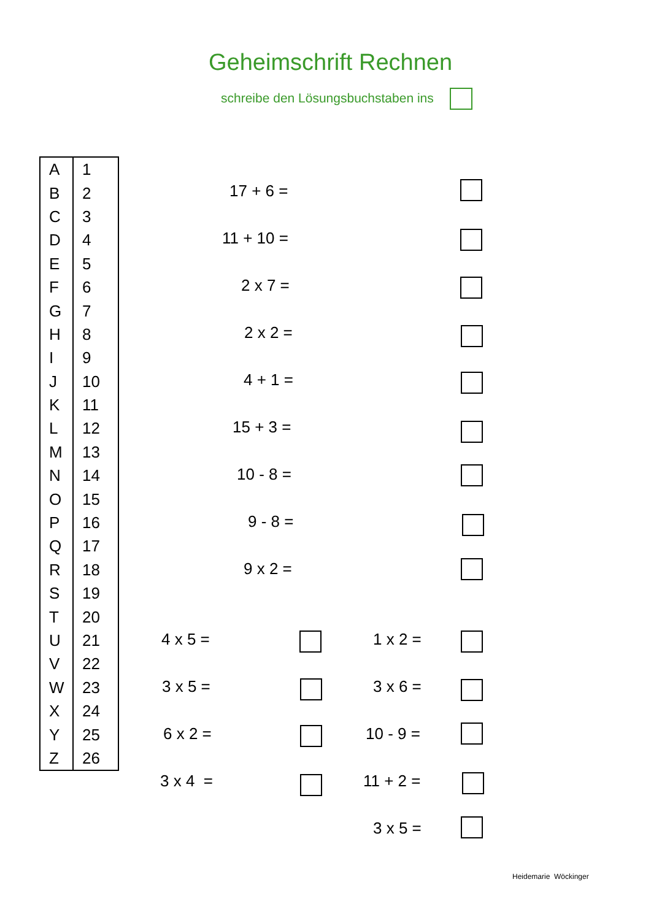Geheimschrift Rechnen
schreibe den Lösungsbuchstaben ins
| A | 1 |
| B | 2 |
| C | 3 |
| D | 4 |
| E | 5 |
| F | 6 |
| G | 7 |
| H | 8 |
| I | 9 |
| J | 10 |
| K | 11 |
| L | 12 |
| M | 13 |
| N | 14 |
| O | 15 |
| P | 16 |
| Q | 17 |
| R | 18 |
| S | 19 |
| T | 20 |
| U | 21 |
| V | 22 |
| W | 23 |
| X | 24 |
| Y | 25 |
| Z | 26 |
17 + 6 =
11 + 10 =
2 x 7 =
2 x 2 =
4 + 1 =
15 + 3 =
10 - 8 =
9 - 8 =
9 x 2 =
4 x 5 = 1 x 2 =
3 x 5 = 3 x 6 =
6 x 2 = 10 - 9 =
3 x 4 = 11 + 2 =
3 x 5 =
Heidemarie Wöckinger